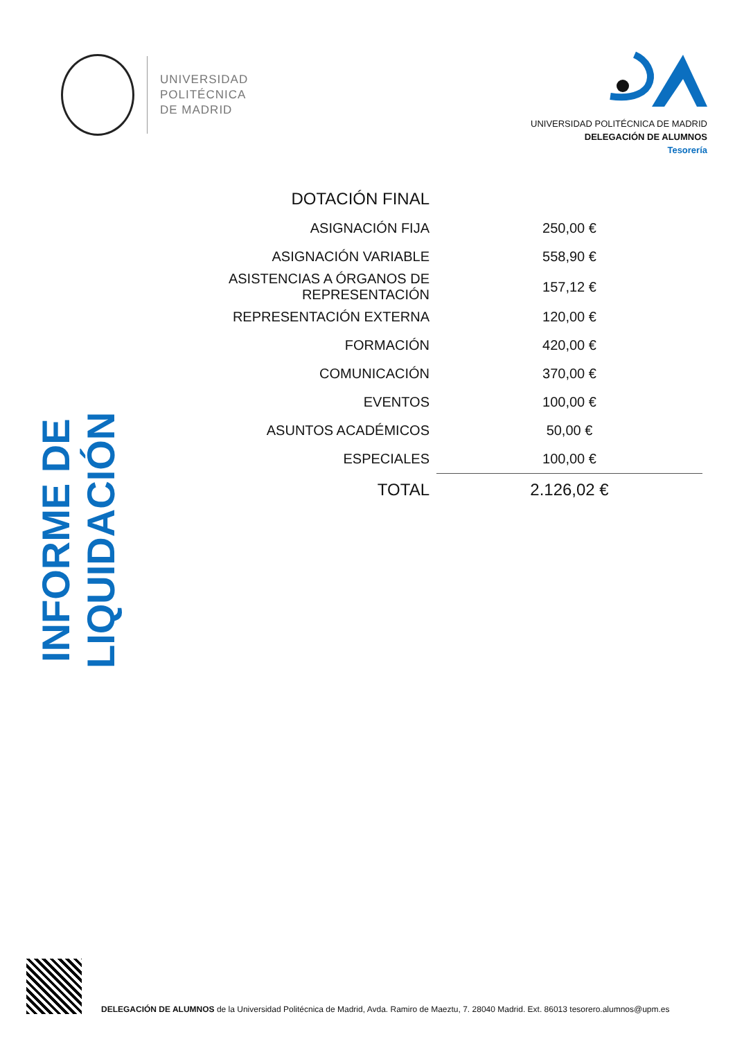UNIVERSIDAD
POLITÉCNICA
DE MADRID
UNIVERSIDAD POLITÉCNICA DE MADRID
DELEGACIÓN DE ALUMNOS
Tesorería
INFORME DE LIQUIDACIÓN
| DOTACIÓN FINAL | |
| --- | --- |
| ASIGNACIÓN FIJA | 250,00 € |
| ASIGNACIÓN VARIABLE | 558,90 € |
| ASISTENCIAS A ÓRGANOS DE REPRESENTACIÓN | 157,12 € |
| REPRESENTACIÓN EXTERNA | 120,00 € |
| FORMACIÓN | 420,00 € |
| COMUNICACIÓN | 370,00 € |
| EVENTOS | 100,00 € |
| ASUNTOS ACADÉMICOS | 50,00 € |
| ESPECIALES | 100,00 € |
| TOTAL | 2.126,02 € |
DELEGACIÓN DE ALUMNOS de la Universidad Politécnica de Madrid, Avda. Ramiro de Maeztu, 7. 28040 Madrid. Ext. 86013 tesorero.alumnos@upm.es